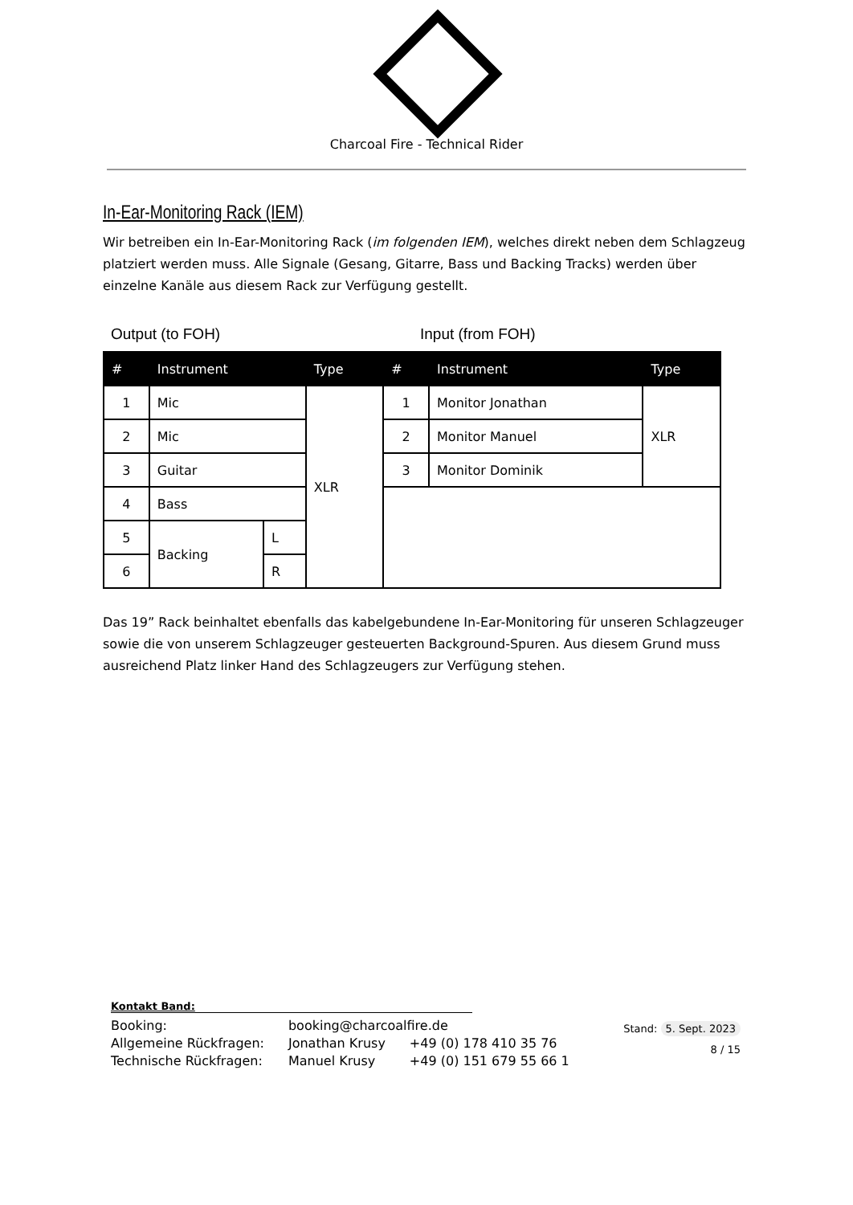Charcoal Fire - Technical Rider
In-Ear-Monitoring Rack (IEM)
Wir betreiben ein In-Ear-Monitoring Rack (im folgenden IEM), welches direkt neben dem Schlagzeug platziert werden muss. Alle Signale (Gesang, Gitarre, Bass und Backing Tracks) werden über einzelne Kanäle aus diesem Rack zur Verfügung gestellt.
Output (to FOH) Input (from FOH)
| # | Instrument | | Type | # | Instrument | Type |
| --- | --- | --- | --- | --- | --- | --- |
| 1 | Mic | | XLR | 1 | Monitor Jonathan | XLR |
| 2 | Mic | | | 2 | Monitor Manuel | |
| 3 | Guitar | | | 3 | Monitor Dominik | |
| 4 | Bass | | | | | |
| 5 | Backing | L | | | | |
| 6 | | R | | | | |
Das 19” Rack beinhaltet ebenfalls das kabelgebundene In-Ear-Monitoring für unseren Schlagzeuger sowie die von unserem Schlagzeuger gesteuerten Background-Spuren. Aus diesem Grund muss ausreichend Platz linker Hand des Schlagzeugers zur Verfügung stehen.
Kontakt Band:
| Booking: | booking@charcoalfire.de | |
| Allgemeine Rückfragen: | Jonathan Krusy | +49 (0) 178 410 35 76 |
| Technische Rückfragen: | Manuel Krusy | +49 (0) 151 679 55 66 1 |
Stand: 5. Sept. 2023
8 / 15